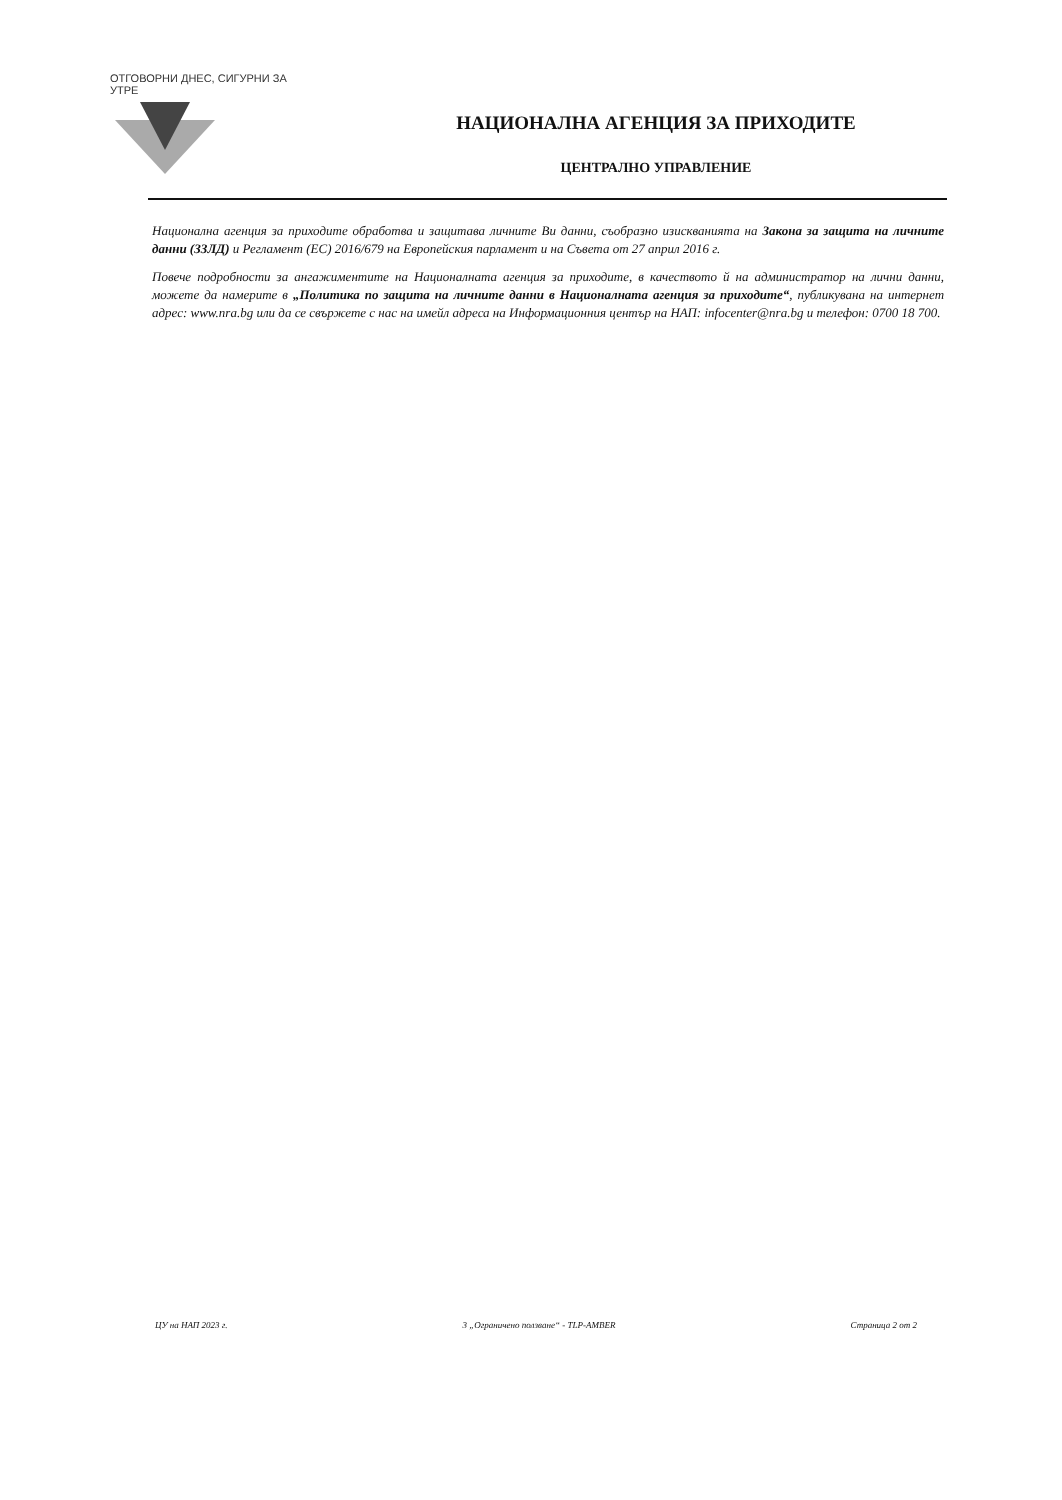ОТГОВОРНИ ДНЕС, СИГУРНИ ЗА УТРЕ
НАЦИОНАЛНА АГЕНЦИЯ ЗА ПРИХОДИТЕ
ЦЕНТРАЛНО УПРАВЛЕНИЕ
Национална агенция за приходите обработва и защитава личните Ви данни, съобразно изискванията на Закона за защита на личните данни (ЗЗЛД) и Регламент (ЕС) 2016/679 на Европейския парламент и на Съвета от 27 април 2016 г.
Повече подробности за ангажиментите на Националната агенция за приходите, в качеството й на администратор на лични данни, можете да намерите в „Политика по защита на личните данни в Националната агенция за приходите“, публикувана на интернет адрес: www.nra.bg или да се свържете с нас на имейл адреса на Информационния център на НАП: infocenter@nra.bg и телефон: 0700 18 700.
ЦУ на НАП 2023 г. 3 „Ограничено ползване“ - TLP-AMBER Страница 2 от 2